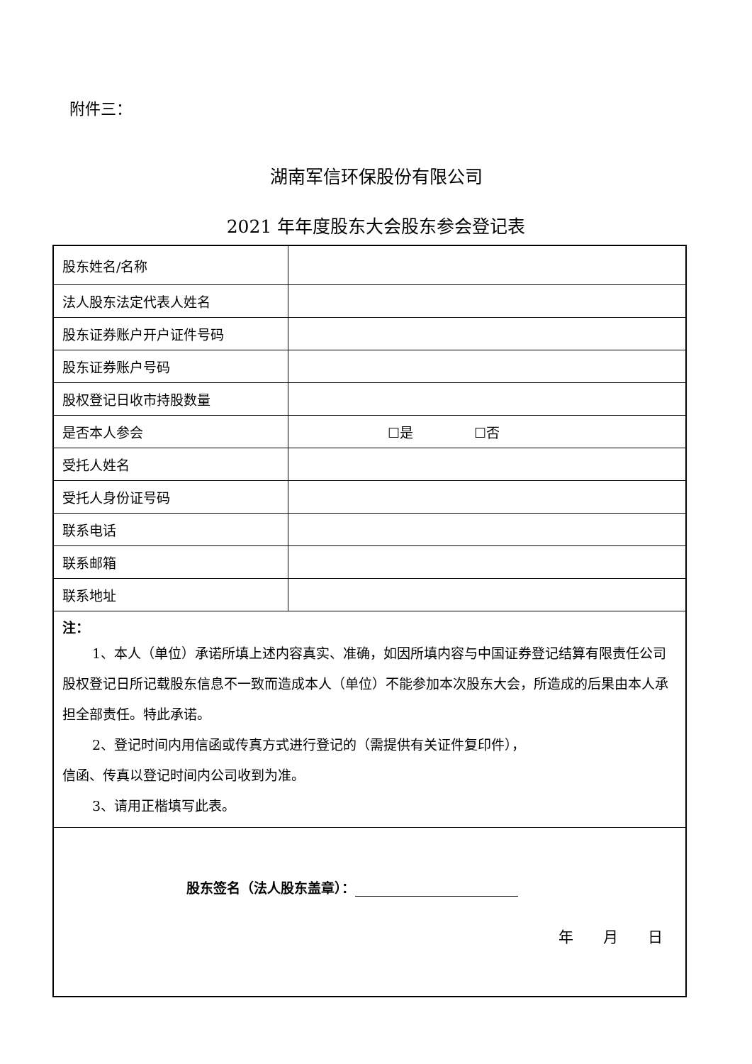附件三：
湖南军信环保股份有限公司
2021 年年度股东大会股东参会登记表
| 股东姓名/名称 | |
| 法人股东法定代表人姓名 | |
| 股东证券账户开户证件号码 | |
| 股东证券账户号码 | |
| 股权登记日收市持股数量 | |
| 是否本人参会 | ☐是 ☐否 |
| 受托人姓名 | |
| 受托人身份证号码 | |
| 联系电话 | |
| 联系邮箱 | |
| 联系地址 | |
| 注： 1、本人（单位）承诺所填上述内容真实、准确，如因所填内容与中国证券登记结算有限责任公司股权登记日所记载股东信息不一致而造成本人（单位）不能参加本次股东大会，所造成的后果由本人承担全部责任。特此承诺。 2、登记时间内用信函或传真方式进行登记的（需提供有关证件复印件）， 信函、传真以登记时间内公司收到为准。 3、请用正楷填写此表。 | |
| 股东签名（法人股东盖章）： 年 月 日 | |